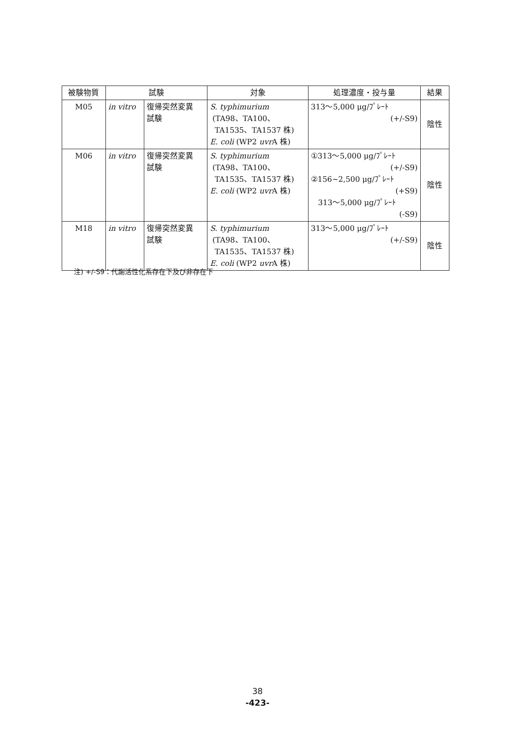| 被験物質 | 試験 | | 対象 | 処理濃度・投与量 | 結果 |
| --- | --- | --- | --- | --- | --- |
| M05 | in vitro | 復帰突然変異 試験 | S. typhimurium (TA98、TA100、 TA1535、TA1537 株) E. coli (WP2 uvr A 株) | 313～5,000 μg/ﾌﾟﾚｰﾄ (+/-S9) | 陰性 |
| M06 | in vitro | 復帰突然変異 試験 | S. typhimurium (TA98、TA100、 TA1535、TA1537 株) E. coli (WP2 uvr A 株) | ①313～5,000 μg/ﾌﾟﾚｰﾄ (+/-S9) ②156~2,500 μg/ﾌﾟﾚｰﾄ (+S9) 313～5,000 μg/ﾌﾟﾚｰﾄ (-S9) | 陰性 |
| M18 | in vitro | 復帰突然変異 試験 | S. typhimurium (TA98、TA100、 TA1535、TA1537 株) E. coli (WP2 uvr A 株) | 313～5,000 μg/ﾌﾟﾚｰﾄ (+/-S9) | 陰性 |
注) +/-S9：代謝活性化系存在下及び非存在下
38
-423-